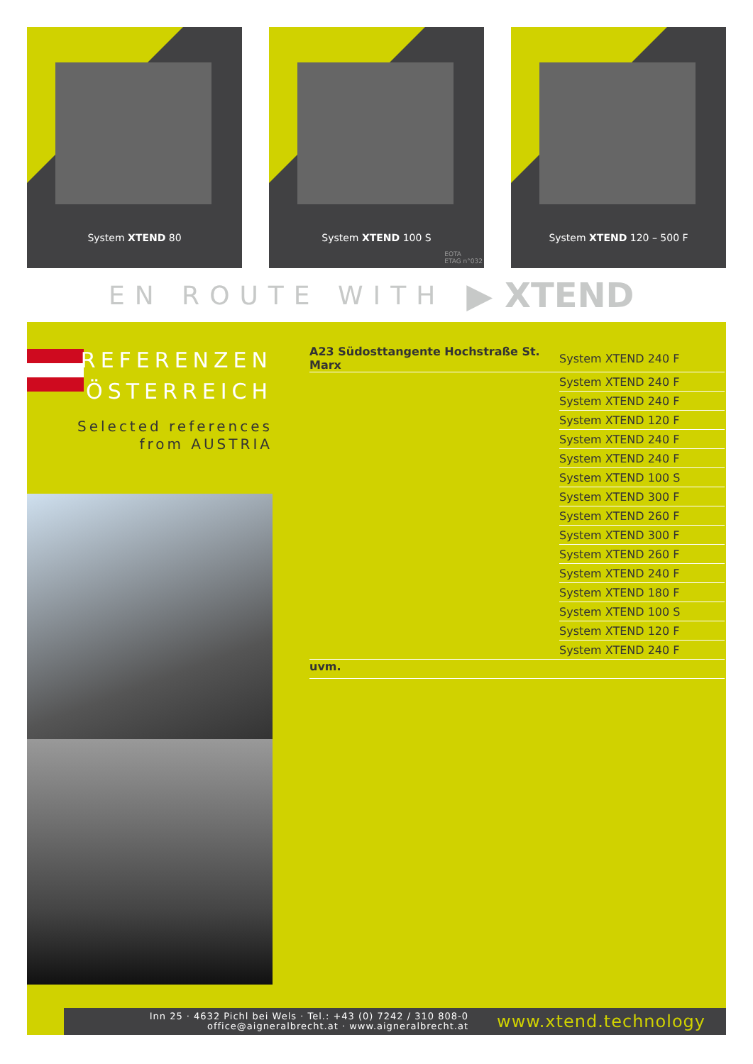System XTEND 80
System XTEND 100 S
EOTA
ETAG n°032
System XTEND 120 – 500 F
EN ROUTE WITH ▶ XTEND
REFERENZEN
ÖSTERREICH
Selected references
from AUSTRIA
| A23 Südosttangente Hochstraße St. Marx | System XTEND 240 F |
| | System XTEND 240 F |
| | System XTEND 240 F |
| | System XTEND 120 F |
| | System XTEND 240 F |
| | System XTEND 240 F |
| | System XTEND 100 S |
| | System XTEND 300 F |
| | System XTEND 260 F |
| | System XTEND 300 F |
| | System XTEND 260 F |
| | System XTEND 240 F |
| | System XTEND 180 F |
| | System XTEND 100 S |
| | System XTEND 120 F |
| | System XTEND 240 F |
| uvm. | |
Inn 25 · 4632 Pichl bei Wels · Tel.: +43 (0) 7242 / 310 808-0
office@aigneralbrecht.at · www.aigneralbrecht.at
www.xtend.technology